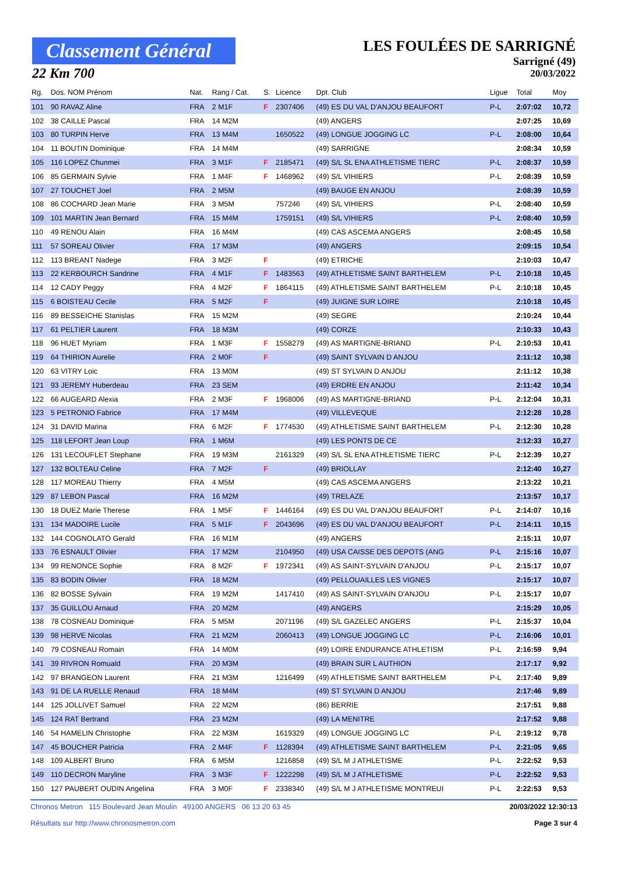Classement Général
22 Km 700
LES FOULÉES DE SARRIGNÉ
Sarrigné (49)
20/03/2022
| Rg. | Dos. NOM Prénom | Nat. | Rang / Cat. | S. | Licence | Dpt. Club | Ligue | Total | Moy |
| --- | --- | --- | --- | --- | --- | --- | --- | --- | --- |
| 101 | 90 RAVAZ Aline | FRA | 2 M1F | F | 2307406 | (49) ES DU VAL D'ANJOU BEAUFORT | P-L | 2:07:02 | 10,72 |
| 102 | 38 CAILLE Pascal | FRA | 14 M2M | | | (49) ANGERS | | 2:07:25 | 10,69 |
| 103 | 80 TURPIN Herve | FRA | 13 M4M | | 1650522 | (49) LONGUE JOGGING LC | P-L | 2:08:00 | 10,64 |
| 104 | 11 BOUTIN Dominique | FRA | 14 M4M | | | (49) SARRIGNE | | 2:08:34 | 10,59 |
| 105 | 116 LOPEZ Chunmei | FRA | 3 M1F | F | 2185471 | (49) S/L SL ENA ATHLETISME TIERC | P-L | 2:08:37 | 10,59 |
| 106 | 85 GERMAIN Sylvie | FRA | 1 M4F | F | 1468962 | (49) S/L VIHIERS | P-L | 2:08:39 | 10,59 |
| 107 | 27 TOUCHET Joel | FRA | 2 M5M | | | (49) BAUGE EN ANJOU | | 2:08:39 | 10,59 |
| 108 | 86 COCHARD Jean Marie | FRA | 3 M5M | | 757246 | (49) S/L VIHIERS | P-L | 2:08:40 | 10,59 |
| 109 | 101 MARTIN Jean Bernard | FRA | 15 M4M | | 1759151 | (49) S/L VIHIERS | P-L | 2:08:40 | 10,59 |
| 110 | 49 RENOU Alain | FRA | 16 M4M | | | (49) CAS ASCEMA ANGERS | | 2:08:45 | 10,58 |
| 111 | 57 SOREAU Olivier | FRA | 17 M3M | | | (49) ANGERS | | 2:09:15 | 10,54 |
| 112 | 113 BREANT Nadege | FRA | 3 M2F | F | | (49) ETRICHE | | 2:10:03 | 10,47 |
| 113 | 22 KERBOURCH Sandrine | FRA | 4 M1F | F | 1483563 | (49) ATHLETISME SAINT BARTHELEM | P-L | 2:10:18 | 10,45 |
| 114 | 12 CADY Peggy | FRA | 4 M2F | F | 1864115 | (49) ATHLETISME SAINT BARTHELEM | P-L | 2:10:18 | 10,45 |
| 115 | 6 BOISTEAU Cecile | FRA | 5 M2F | F | | (49) JUIGNE SUR LOIRE | | 2:10:18 | 10,45 |
| 116 | 89 BESSEICHE Stanislas | FRA | 15 M2M | | | (49) SEGRE | | 2:10:24 | 10,44 |
| 117 | 61 PELTIER Laurent | FRA | 18 M3M | | | (49) CORZE | | 2:10:33 | 10,43 |
| 118 | 96 HUET Myriam | FRA | 1 M3F | F | 1558279 | (49) AS MARTIGNE-BRIAND | P-L | 2:10:53 | 10,41 |
| 119 | 64 THIRION Aurelie | FRA | 2 M0F | F | | (49) SAINT SYLVAIN D ANJOU | | 2:11:12 | 10,38 |
| 120 | 63 VITRY Loic | FRA | 13 M0M | | | (49) ST SYLVAIN D ANJOU | | 2:11:12 | 10,38 |
| 121 | 93 JEREMY Huberdeau | FRA | 23 SEM | | | (49) ERDRE EN ANJOU | | 2:11:42 | 10,34 |
| 122 | 66 AUGEARD Alexia | FRA | 2 M3F | F | 1968006 | (49) AS MARTIGNE-BRIAND | P-L | 2:12:04 | 10,31 |
| 123 | 5 PETRONIO Fabrice | FRA | 17 M4M | | | (49) VILLEVEQUE | | 2:12:28 | 10,28 |
| 124 | 31 DAVID Marina | FRA | 6 M2F | F | 1774530 | (49) ATHLETISME SAINT BARTHELEM | P-L | 2:12:30 | 10,28 |
| 125 | 118 LEFORT Jean Loup | FRA | 1 M6M | | | (49) LES PONTS DE CE | | 2:12:33 | 10,27 |
| 126 | 131 LECOUFLET Stephane | FRA | 19 M3M | | 2161329 | (49) S/L SL ENA ATHLETISME TIERC | P-L | 2:12:39 | 10,27 |
| 127 | 132 BOLTEAU Celine | FRA | 7 M2F | F | | (49) BRIOLLAY | | 2:12:40 | 10,27 |
| 128 | 117 MOREAU Thierry | FRA | 4 M5M | | | (49) CAS ASCEMA ANGERS | | 2:13:22 | 10,21 |
| 129 | 87 LEBON Pascal | FRA | 16 M2M | | | (49) TRELAZE | | 2:13:57 | 10,17 |
| 130 | 18 DUEZ Marie Therese | FRA | 1 M5F | F | 1446164 | (49) ES DU VAL D'ANJOU BEAUFORT | P-L | 2:14:07 | 10,16 |
| 131 | 134 MADOIRE Lucile | FRA | 5 M1F | F | 2043696 | (49) ES DU VAL D'ANJOU BEAUFORT | P-L | 2:14:11 | 10,15 |
| 132 | 144 COGNOLATO Gerald | FRA | 16 M1M | | | (49) ANGERS | | 2:15:11 | 10,07 |
| 133 | 76 ESNAULT Olivier | FRA | 17 M2M | | 2104950 | (49) USA CAISSE DES DEPOTS (ANG | P-L | 2:15:16 | 10,07 |
| 134 | 99 RENONCE Sophie | FRA | 8 M2F | F | 1972341 | (49) AS SAINT-SYLVAIN D'ANJOU | P-L | 2:15:17 | 10,07 |
| 135 | 83 BODIN Olivier | FRA | 18 M2M | | | (49) PELLOUAILLES LES VIGNES | | 2:15:17 | 10,07 |
| 136 | 82 BOSSE Sylvain | FRA | 19 M2M | | 1417410 | (49) AS SAINT-SYLVAIN D'ANJOU | P-L | 2:15:17 | 10,07 |
| 137 | 35 GUILLOU Arnaud | FRA | 20 M2M | | | (49) ANGERS | | 2:15:29 | 10,05 |
| 138 | 78 COSNEAU Dominique | FRA | 5 M5M | | 2071196 | (49) S/L GAZELEC ANGERS | P-L | 2:15:37 | 10,04 |
| 139 | 98 HERVE Nicolas | FRA | 21 M2M | | 2060413 | (49) LONGUE JOGGING LC | P-L | 2:16:06 | 10,01 |
| 140 | 79 COSNEAU Romain | FRA | 14 M0M | | | (49) LOIRE ENDURANCE ATHLETISM | P-L | 2:16:59 | 9,94 |
| 141 | 39 RIVRON Romuald | FRA | 20 M3M | | | (49) BRAIN SUR L AUTHION | | 2:17:17 | 9,92 |
| 142 | 97 BRANGEON Laurent | FRA | 21 M3M | | 1216499 | (49) ATHLETISME SAINT BARTHELEM | P-L | 2:17:40 | 9,89 |
| 143 | 91 DE LA RUELLE Renaud | FRA | 18 M4M | | | (49) ST SYLVAIN D ANJOU | | 2:17:46 | 9,89 |
| 144 | 125 JOLLIVET Samuel | FRA | 22 M2M | | | (86) BERRIE | | 2:17:51 | 9,88 |
| 145 | 124 RAT Bertrand | FRA | 23 M2M | | | (49) LA MENITRE | | 2:17:52 | 9,88 |
| 146 | 54 HAMELIN Christophe | FRA | 22 M3M | | 1619329 | (49) LONGUE JOGGING LC | P-L | 2:19:12 | 9,78 |
| 147 | 45 BOUCHER Patricia | FRA | 2 M4F | F | 1128394 | (49) ATHLETISME SAINT BARTHELEM | P-L | 2:21:05 | 9,65 |
| 148 | 109 ALBERT Bruno | FRA | 6 M5M | | 1216858 | (49) S/L M J ATHLETISME | P-L | 2:22:52 | 9,53 |
| 149 | 110 DECRON Maryline | FRA | 3 M3F | F | 1222298 | (49) S/L M J ATHLETISME | P-L | 2:22:52 | 9,53 |
| 150 | 127 PAUBERT OUDIN Angelina | FRA | 3 M0F | F | 2338340 | (49) S/L M J ATHLETISME MONTREUI | P-L | 2:22:53 | 9,53 |
Chronos Metron 115 Boulevard Jean Moulin 49100 ANGERS 06 13 20 63 45
Résultats sur http://www.chronosmetron.com
20/03/2022 12:30:13
Page 3 sur 4